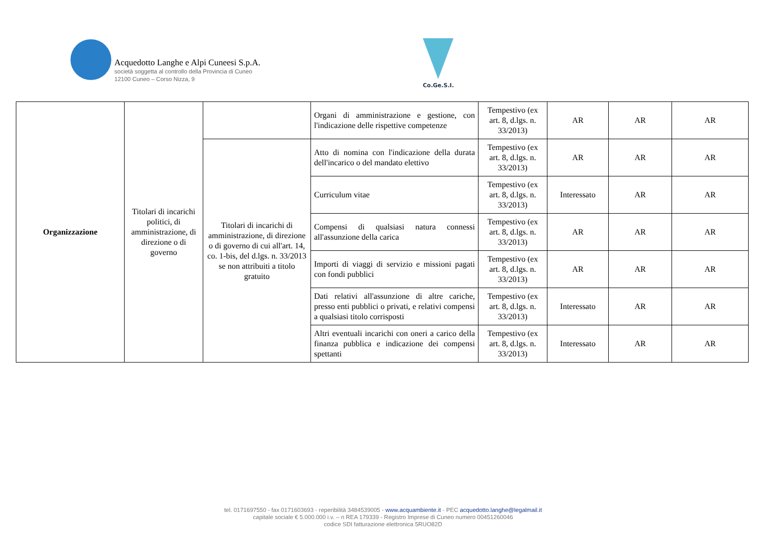Acquedotto Langhe e Alpi Cuneesi S.p.A.
società soggetta al controllo della Provincia di Cuneo
12100 Cuneo – Corso Nizza, 9
Co.Ge.S.I.
| Organizzazione | Titolari di incarichi politici, di amministrazione, di direzione o di governo | | Organi di amministrazione e gestione, con l'indicazione delle rispettive competenze | Tempestivo (ex art. 8, d.lgs. n. 33/2013) | AR | AR | AR |
| | | Titolari di incarichi di amministrazione, di direzione o di governo di cui all'art. 14, co. 1-bis, del d.lgs. n. 33/2013 se non attribuiti a titolo gratuito | Atto di nomina con l'indicazione della durata dell'incarico o del mandato elettivo | Tempestivo (ex art. 8, d.lgs. n. 33/2013) | AR | AR | AR |
| | | | Curriculum vitae | Tempestivo (ex art. 8, d.lgs. n. 33/2013) | Interessato | AR | AR |
| | | | Compensi di qualsiasi natura connessi all'assunzione della carica | Tempestivo (ex art. 8, d.lgs. n. 33/2013) | AR | AR | AR |
| | | | Importi di viaggi di servizio e missioni pagati con fondi pubblici | Tempestivo (ex art. 8, d.lgs. n. 33/2013) | AR | AR | AR |
| | | | Dati relativi all'assunzione di altre cariche, presso enti pubblici o privati, e relativi compensi a qualsiasi titolo corrisposti | Tempestivo (ex art. 8, d.lgs. n. 33/2013) | Interessato | AR | AR |
| | | | Altri eventuali incarichi con oneri a carico della finanza pubblica e indicazione dei compensi spettanti | Tempestivo (ex art. 8, d.lgs. n. 33/2013) | Interessato | AR | AR |
tel. 0171697550 - fax 0171603693 - reperibilità 3484539005 - www.acquambiente.it - PEC acquedotto.langhe@legalmail.it
capitale sociale € 5.000.000 i.v. – n REA 179339 - Registro Imprese di Cuneo numero 00451260046
codice SDI fatturazione elettronica 5RUO82D